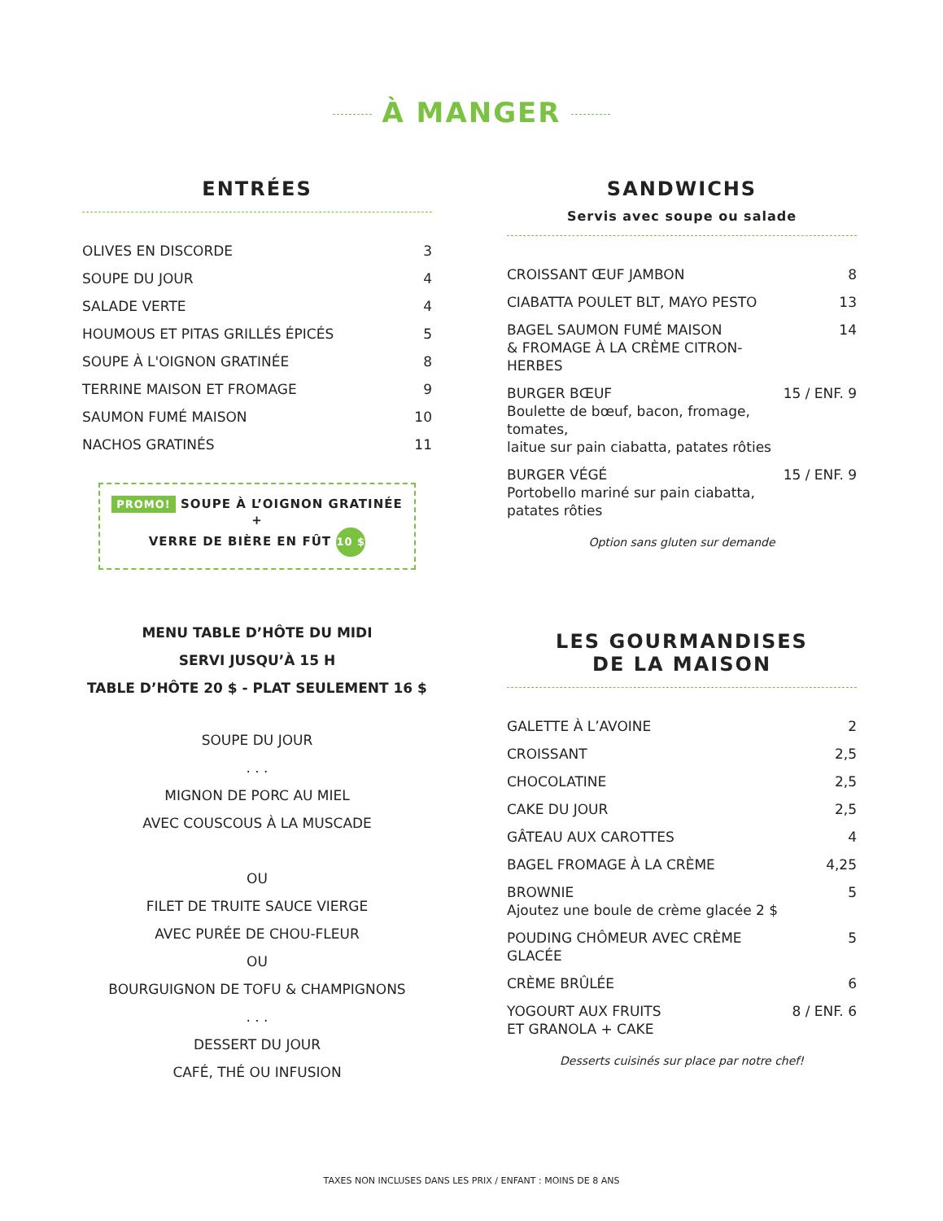À MANGER
ENTRÉES
| OLIVES EN DISCORDE | 3 |
| SOUPE DU JOUR | 4 |
| SALADE VERTE | 4 |
| HOUMOUS ET PITAS GRILLÉS ÉPICÉS | 5 |
| SOUPE À L'OIGNON GRATINÉE | 8 |
| TERRINE MAISON ET FROMAGE | 9 |
| SAUMON FUMÉ MAISON | 10 |
| NACHOS GRATINÉS | 11 |
PROMO! SOUPE À L’OIGNON GRATINÉE
+
VERRE DE BIÈRE EN FÛT 10 $
MENU TABLE D’HÔTE DU MIDI
SERVI JUSQU’À 15 H
TABLE D’HÔTE 20 $ - PLAT SEULEMENT 16 $
SOUPE DU JOUR
. . .
MIGNON DE PORC AU MIEL
AVEC COUSCOUS À LA MUSCADE
OU
FILET DE TRUITE SAUCE VIERGE
AVEC PURÉE DE CHOU-FLEUR
OU
BOURGUIGNON DE TOFU & CHAMPIGNONS
. . .
DESSERT DU JOUR
CAFÉ, THÉ OU INFUSION
SANDWICHS
Servis avec soupe ou salade
| CROISSANT ŒUF JAMBON | 8 |
| CIABATTA POULET BLT, MAYO PESTO | 13 |
| BAGEL SAUMON FUMÉ MAISON & FROMAGE À LA CRÈME CITRON-HERBES | 14 |
| BURGER BŒUF Boulette de bœuf, bacon, fromage, tomates, laitue sur pain ciabatta, patates rôties | 15 / ENF. 9 |
| BURGER VÉGÉ Portobello mariné sur pain ciabatta, patates rôties | 15 / ENF. 9 |
Option sans gluten sur demande
LES GOURMANDISES
DE LA MAISON
| GALETTE À L’AVOINE | 2 |
| CROISSANT | 2,5 |
| CHOCOLATINE | 2,5 |
| CAKE DU JOUR | 2,5 |
| GÂTEAU AUX CAROTTES | 4 |
| BAGEL FROMAGE À LA CRÈME | 4,25 |
| BROWNIE Ajoutez une boule de crème glacée 2 $ | 5 |
| POUDING CHÔMEUR AVEC CRÈME GLACÉE | 5 |
| CRÈME BRÛLÉE | 6 |
| YOGOURT AUX FRUITS ET GRANOLA + CAKE | 8 / ENF. 6 |
Desserts cuisinés sur place par notre chef!
TAXES NON INCLUSES DANS LES PRIX / ENFANT : MOINS DE 8 ANS